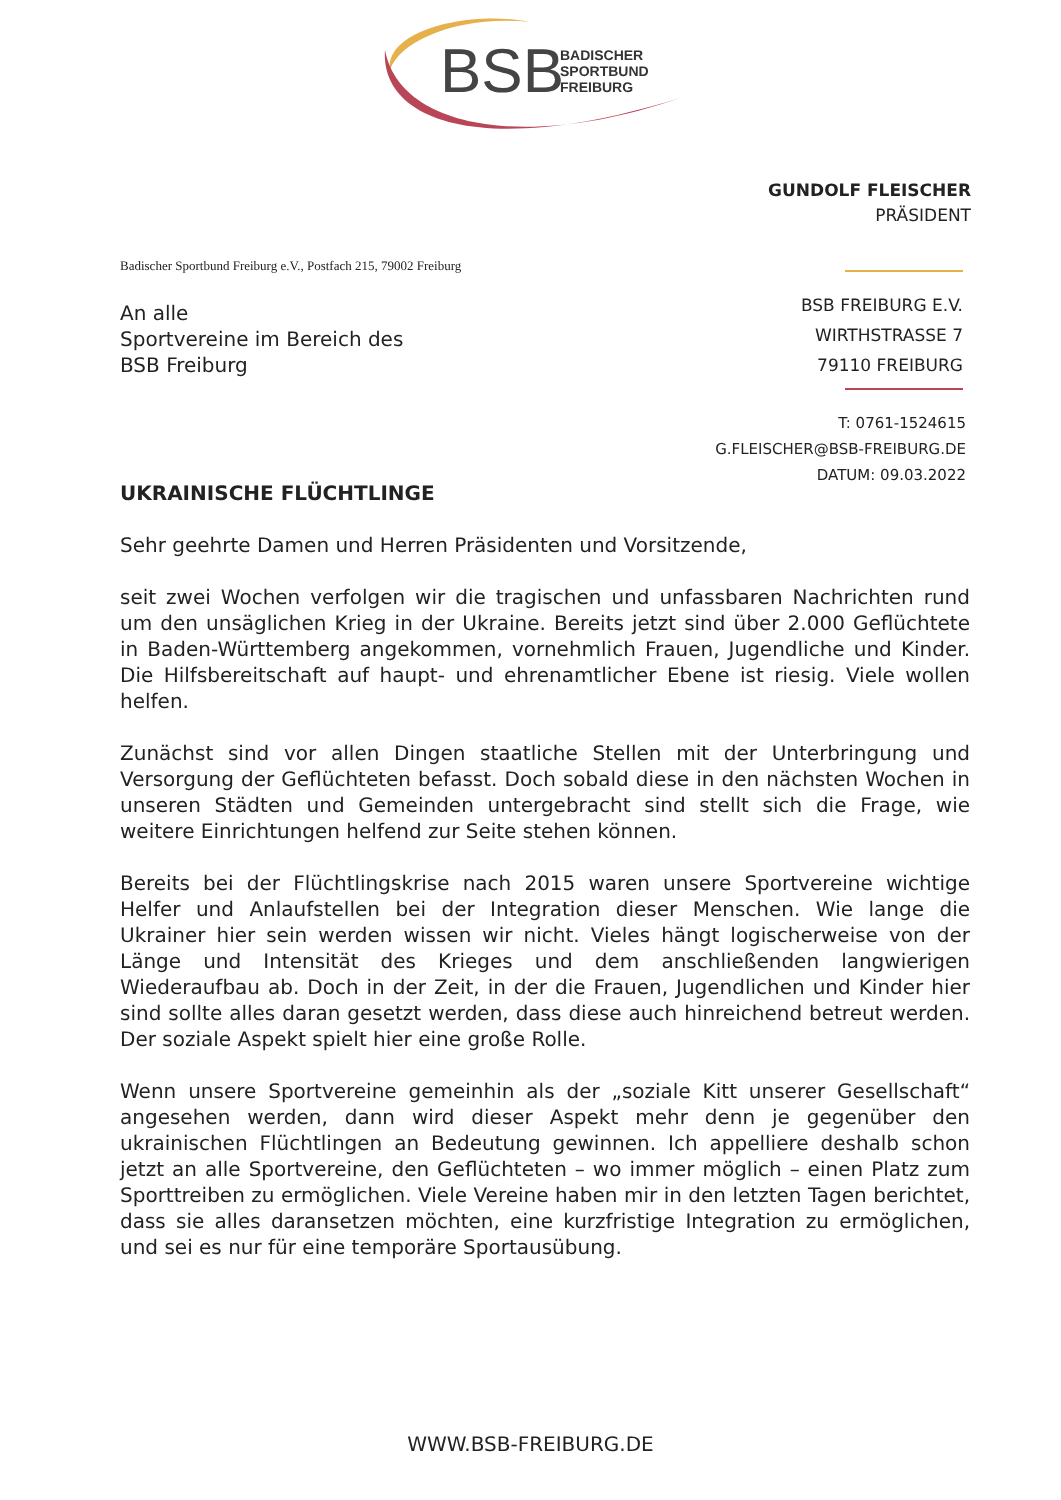BSB
BADISCHER
SPORTBUND
FREIBURG
GUNDOLF FLEISCHER
PRÄSIDENT
Badischer Sportbund Freiburg e.V., Postfach 215, 79002 Freiburg
BSB FREIBURG E.V.
WIRTHSTRASSE 7
79110 FREIBURG
T: 0761-1524615
G.FLEISCHER@BSB-FREIBURG.DE
DATUM: 09.03.2022
An alle
Sportvereine im Bereich des
BSB Freiburg
UKRAINISCHE FLÜCHTLINGE
Sehr geehrte Damen und Herren Präsidenten und Vorsitzende,
seit zwei Wochen verfolgen wir die tragischen und unfassbaren Nachrichten rund um den unsäglichen Krieg in der Ukraine. Bereits jetzt sind über 2.000 Geflüchtete in Baden-Württemberg angekommen, vornehmlich Frauen, Jugendliche und Kinder. Die Hilfsbereitschaft auf haupt- und ehrenamtlicher Ebene ist riesig. Viele wollen helfen.
Zunächst sind vor allen Dingen staatliche Stellen mit der Unterbringung und Versorgung der Geflüchteten befasst. Doch sobald diese in den nächsten Wochen in unseren Städten und Gemeinden untergebracht sind stellt sich die Frage, wie weitere Einrichtungen helfend zur Seite stehen können.
Bereits bei der Flüchtlingskrise nach 2015 waren unsere Sportvereine wichtige Helfer und Anlaufstellen bei der Integration dieser Menschen. Wie lange die Ukrainer hier sein werden wissen wir nicht. Vieles hängt logischerweise von der Länge und Intensität des Krieges und dem anschließenden langwierigen Wiederaufbau ab. Doch in der Zeit, in der die Frauen, Jugendlichen und Kinder hier sind sollte alles daran gesetzt werden, dass diese auch hinreichend betreut werden. Der soziale Aspekt spielt hier eine große Rolle.
Wenn unsere Sportvereine gemeinhin als der „soziale Kitt unserer Gesellschaft“ angesehen werden, dann wird dieser Aspekt mehr denn je gegenüber den ukrainischen Flüchtlingen an Bedeutung gewinnen. Ich appelliere deshalb schon jetzt an alle Sportvereine, den Geflüchteten – wo immer möglich – einen Platz zum Sporttreiben zu ermöglichen. Viele Vereine haben mir in den letzten Tagen berichtet, dass sie alles daransetzen möchten, eine kurzfristige Integration zu ermöglichen, und sei es nur für eine temporäre Sportausübung.
WWW.BSB-FREIBURG.DE